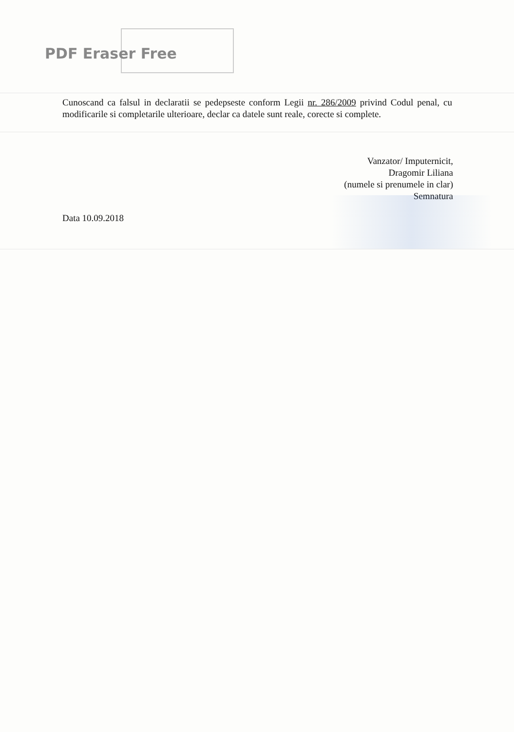PDF Eraser Free
Cunoscand ca falsul in declaratii se pedepseste conform Legii nr. 286/2009 privind Codul penal, cu modificarile si completarile ulterioare, declar ca datele sunt reale, corecte si complete.
Vanzator/ Imputernicit,
Dragomir Liliana
(numele si prenumele in clar)
Semnatura
Data 10.09.2018